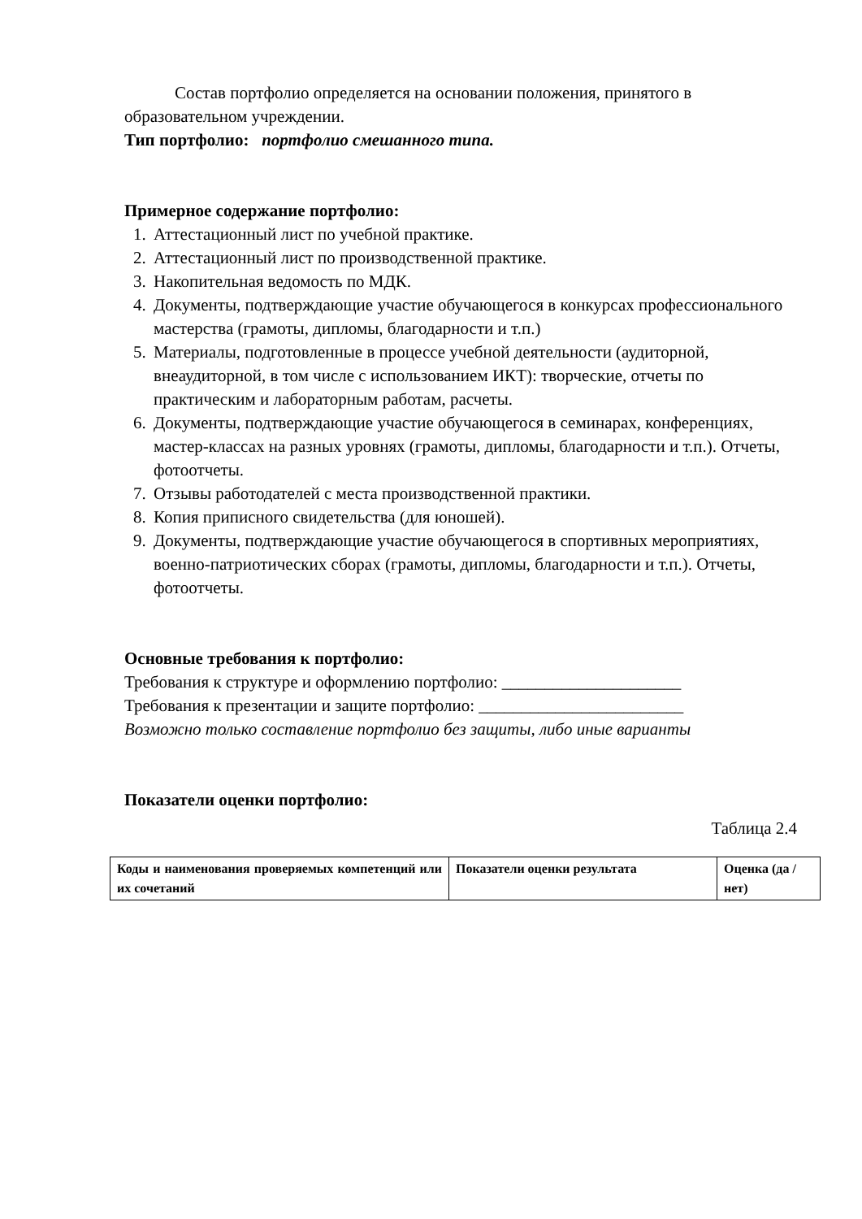Состав портфолио определяется на основании положения, принятого в образовательном учреждении.
Тип портфолио: портфолио смешанного типа.
Примерное содержание портфолио:
1. Аттестационный лист по учебной практике.
2. Аттестационный лист по производственной практике.
3. Накопительная ведомость по МДК.
4. Документы, подтверждающие участие обучающегося в конкурсах профессионального мастерства (грамоты, дипломы, благодарности и т.п.)
5. Материалы, подготовленные в процессе учебной деятельности (аудиторной, внеаудиторной, в том числе с использованием ИКТ): творческие, отчеты по практическим и лабораторным работам, расчеты.
6. Документы, подтверждающие участие обучающегося в семинарах, конференциях, мастер-классах на разных уровнях (грамоты, дипломы, благодарности и т.п.). Отчеты, фотоотчеты.
7. Отзывы работодателей с места производственной практики.
8. Копия приписного свидетельства (для юношей).
9. Документы, подтверждающие участие обучающегося в спортивных мероприятиях, военно-патриотических сборах (грамоты, дипломы, благодарности и т.п.). Отчеты, фотоотчеты.
Основные требования к портфолио:
Требования к структуре и оформлению портфолио: _____________________
Требования к презентации и защите портфолио: ________________________
Возможно только составление портфолио без защиты, либо иные варианты
Показатели оценки портфолио:
Таблица 2.4
| Коды и наименования проверяемых компетенций или их сочетаний | Показатели оценки результата | Оценка (да / нет) |
| --- | --- | --- |